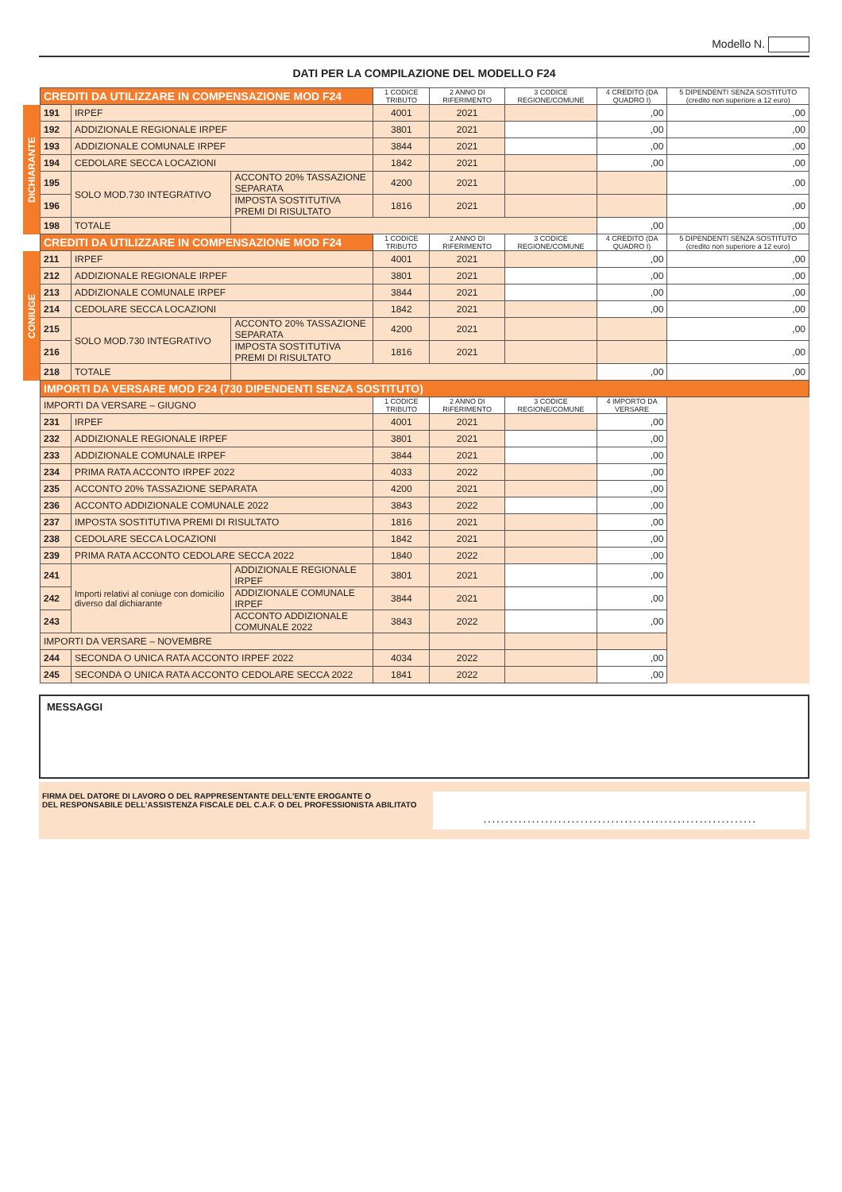Modello N.
DATI PER LA COMPILAZIONE DEL MODELLO F24
| | CREDITI DA UTILIZZARE IN COMPENSAZIONE MOD F24 | | | 1 CODICE TRIBUTO | 2 ANNO DI RIFERIMENTO | 3 CODICE REGIONE/COMUNE | 4 CREDITO (DA QUADRO I) | 5 DIPENDENTI SENZA SOSTITUTO (credito non superiore a 12 euro) |
| DICHIARANTE | 191 | IRPEF | | 4001 | 2021 | | ,00 | ,00 |
| | 192 | ADDIZIONALE REGIONALE IRPEF | | 3801 | 2021 | | ,00 | ,00 |
| | 193 | ADDIZIONALE COMUNALE IRPEF | | 3844 | 2021 | | ,00 | ,00 |
| | 194 | CEDOLARE SECCA LOCAZIONI | | 1842 | 2021 | | ,00 | ,00 |
| | 195 | SOLO MOD.730 INTEGRATIVO | ACCONTO 20% TASSAZIONE SEPARATA | 4200 | 2021 | | | ,00 |
| | 196 | | IMPOSTA SOSTITUTIVA PREMI DI RISULTATO | 1816 | 2021 | | | ,00 |
| | 198 | TOTALE | | | | | ,00 | ,00 |
| | CREDITI DA UTILIZZARE IN COMPENSAZIONE MOD F24 | | | 1 CODICE TRIBUTO | 2 ANNO DI RIFERIMENTO | 3 CODICE REGIONE/COMUNE | 4 CREDITO (DA QUADRO I) | 5 DIPENDENTI SENZA SOSTITUTO (credito non superiore a 12 euro) |
| CONIUGE | 211 | IRPEF | | 4001 | 2021 | | ,00 | ,00 |
| | 212 | ADDIZIONALE REGIONALE IRPEF | | 3801 | 2021 | | ,00 | ,00 |
| | 213 | ADDIZIONALE COMUNALE IRPEF | | 3844 | 2021 | | ,00 | ,00 |
| | 214 | CEDOLARE SECCA LOCAZIONI | | 1842 | 2021 | | ,00 | ,00 |
| | 215 | SOLO MOD.730 INTEGRATIVO | ACCONTO 20% TASSAZIONE SEPARATA | 4200 | 2021 | | | ,00 |
| | 216 | | IMPOSTA SOSTITUTIVA PREMI DI RISULTATO | 1816 | 2021 | | | ,00 |
| | 218 | TOTALE | | | | | ,00 | ,00 |
| | IMPORTI DA VERSARE MOD F24 (730 DIPENDENTI SENZA SOSTITUTO) | | | | | | | |
| | IMPORTI DA VERSARE – GIUGNO | | | 1 CODICE TRIBUTO | 2 ANNO DI RIFERIMENTO | 3 CODICE REGIONE/COMUNE | 4 IMPORTO DA VERSARE | |
| | 231 | IRPEF | | 4001 | 2021 | | ,00 | |
| | 232 | ADDIZIONALE REGIONALE IRPEF | | 3801 | 2021 | | ,00 | |
| | 233 | ADDIZIONALE COMUNALE IRPEF | | 3844 | 2021 | | ,00 | |
| | 234 | PRIMA RATA ACCONTO IRPEF 2022 | | 4033 | 2022 | | ,00 | |
| | 235 | ACCONTO 20% TASSAZIONE SEPARATA | | 4200 | 2021 | | ,00 | |
| | 236 | ACCONTO ADDIZIONALE COMUNALE 2022 | | 3843 | 2022 | | ,00 | |
| | 237 | IMPOSTA SOSTITUTIVA PREMI DI RISULTATO | | 1816 | 2021 | | ,00 | |
| | 238 | CEDOLARE SECCA LOCAZIONI | | 1842 | 2021 | | ,00 | |
| | 239 | PRIMA RATA ACCONTO CEDOLARE SECCA 2022 | | 1840 | 2022 | | ,00 | |
| | 241 | Importi relativi al coniuge con domicilio diverso dal dichiarante | ADDIZIONALE REGIONALE IRPEF | 3801 | 2021 | | ,00 | |
| | 242 | | ADDIZIONALE COMUNALE IRPEF | 3844 | 2021 | | ,00 | |
| | 243 | | ACCONTO ADDIZIONALE COMUNALE 2022 | 3843 | 2022 | | ,00 | |
| | IMPORTI DA VERSARE – NOVEMBRE | | | | | | | |
| | 244 | SECONDA O UNICA RATA ACCONTO IRPEF 2022 | | 4034 | 2022 | | ,00 | |
| | 245 | SECONDA O UNICA RATA ACCONTO CEDOLARE SECCA 2022 | | 1841 | 2022 | | ,00 | |
MESSAGGI
FIRMA DEL DATORE DI LAVORO O DEL RAPPRESENTANTE DELL’ENTE EROGANTE O
DEL RESPONSABILE DELL’ASSISTENZA FISCALE DEL C.A.F. O DEL PROFESSIONISTA ABILITATO
. . . . . . . . . . . . . . . . . . . . . . . . . . . . . . . . . . . . . . . . . . . . . . . . . . . . . . . . . . . . . .